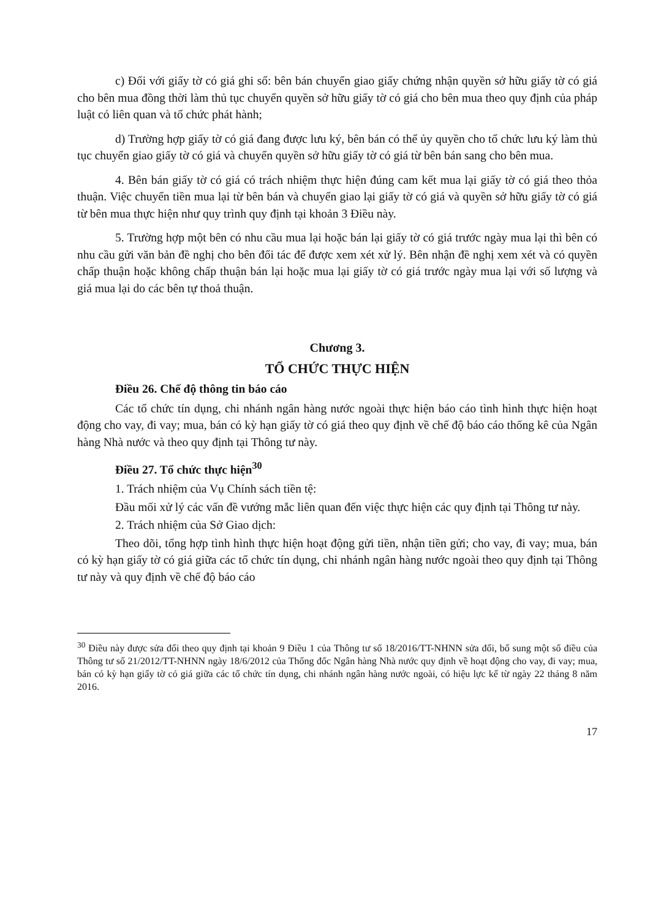c) Đối với giấy tờ có giá ghi sổ: bên bán chuyển giao giấy chứng nhận quyền sở hữu giấy tờ có giá cho bên mua đồng thời làm thủ tục chuyển quyền sở hữu giấy tờ có giá cho bên mua theo quy định của pháp luật có liên quan và tổ chức phát hành;
d) Trường hợp giấy tờ có giá đang được lưu ký, bên bán có thể ủy quyền cho tổ chức lưu ký làm thủ tục chuyển giao giấy tờ có giá và chuyển quyền sở hữu giấy tờ có giá từ bên bán sang cho bên mua.
4. Bên bán giấy tờ có giá có trách nhiệm thực hiện đúng cam kết mua lại giấy tờ có giá theo thỏa thuận. Việc chuyển tiền mua lại từ bên bán và chuyển giao lại giấy tờ có giá và quyền sở hữu giấy tờ có giá từ bên mua thực hiện như quy trình quy định tại khoản 3 Điều này.
5. Trường hợp một bên có nhu cầu mua lại hoặc bán lại giấy tờ có giá trước ngày mua lại thì bên có nhu cầu gửi văn bản đề nghị cho bên đối tác để được xem xét xử lý. Bên nhận đề nghị xem xét và có quyền chấp thuận hoặc không chấp thuận bán lại hoặc mua lại giấy tờ có giá trước ngày mua lại với số lượng và giá mua lại do các bên tự thoả thuận.
Chương 3.
TỔ CHỨC THỰC HIỆN
Điều 26. Chế độ thông tin báo cáo
Các tổ chức tín dụng, chi nhánh ngân hàng nước ngoài thực hiện báo cáo tình hình thực hiện hoạt động cho vay, đi vay; mua, bán có kỳ hạn giấy tờ có giá theo quy định về chế độ báo cáo thống kê của Ngân hàng Nhà nước và theo quy định tại Thông tư này.
Điều 27. Tổ chức thực hiện<sup>30</sup>
1. Trách nhiệm của Vụ Chính sách tiền tệ:
Đầu mối xử lý các vấn đề vướng mắc liên quan đến việc thực hiện các quy định tại Thông tư này.
2. Trách nhiệm của Sở Giao dịch:
Theo dõi, tổng hợp tình hình thực hiện hoạt động gửi tiền, nhận tiền gửi; cho vay, đi vay; mua, bán có kỳ hạn giấy tờ có giá giữa các tổ chức tín dụng, chi nhánh ngân hàng nước ngoài theo quy định tại Thông tư này và quy định về chế độ báo cáo
<sup>30</sup> Điều này được sửa đổi theo quy định tại khoản 9 Điều 1 của Thông tư số 18/2016/TT-NHNN sửa đổi, bổ sung một số điều của Thông tư số 21/2012/TT-NHNN ngày 18/6/2012 của Thống đốc Ngân hàng Nhà nước quy định về hoạt động cho vay, đi vay; mua, bán có kỳ hạn giấy tờ có giá giữa các tổ chức tín dụng, chi nhánh ngân hàng nước ngoài, có hiệu lực kể từ ngày 22 tháng 8 năm 2016.
17